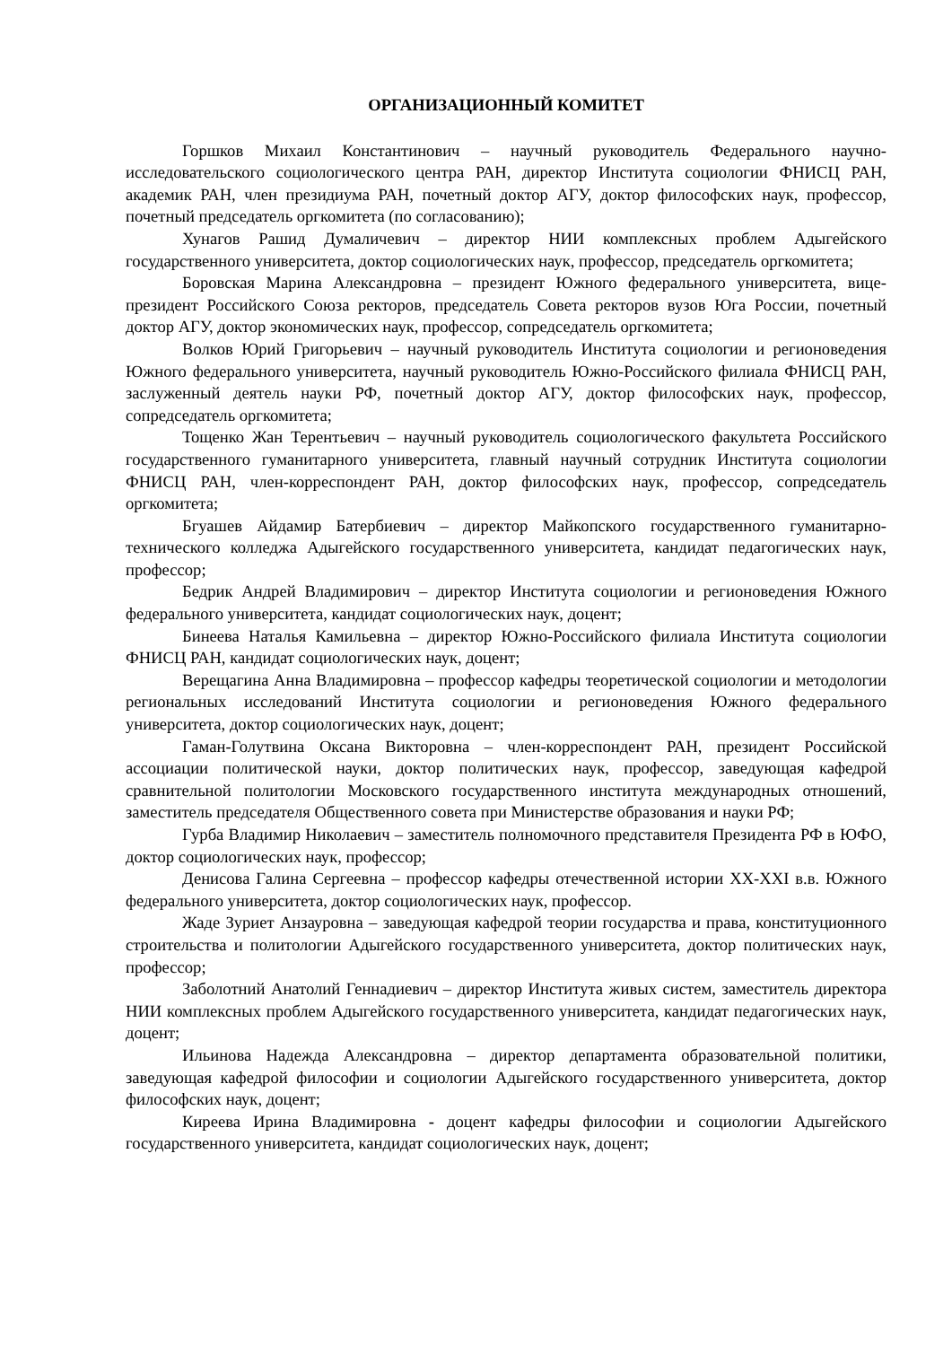ОРГАНИЗАЦИОННЫЙ КОМИТЕТ
Горшков Михаил Константинович – научный руководитель Федерального научно-исследовательского социологического центра РАН, директор Института социологии ФНИСЦ РАН, академик РАН, член президиума РАН, почетный доктор АГУ, доктор философских наук, профессор, почетный председатель оргкомитета (по согласованию);
Хунагов Рашид Думаличевич – директор НИИ комплексных проблем Адыгейского государственного университета, доктор социологических наук, профессор, председатель оргкомитета;
Боровская Марина Александровна – президент Южного федерального университета, вице-президент Российского Союза ректоров, председатель Совета ректоров вузов Юга России, почетный доктор АГУ, доктор экономических наук, профессор, сопредседатель оргкомитета;
Волков Юрий Григорьевич – научный руководитель Института социологии и регионоведения Южного федерального университета, научный руководитель Южно-Российского филиала ФНИСЦ РАН, заслуженный деятель науки РФ, почетный доктор АГУ, доктор философских наук, профессор, сопредседатель оргкомитета;
Тощенко Жан Терентьевич – научный руководитель социологического факультета Российского государственного гуманитарного университета, главный научный сотрудник Института социологии ФНИСЦ РАН, член-корреспондент РАН, доктор философских наук, профессор, сопредседатель оргкомитета;
Бгуашев Айдамир Батербиевич – директор Майкопского государственного гуманитарно-технического колледжа Адыгейского государственного университета, кандидат педагогических наук, профессор;
Бедрик Андрей Владимирович – директор Института социологии и регионоведения Южного федерального университета, кандидат социологических наук, доцент;
Бинеева Наталья Камильевна – директор Южно-Российского филиала Института социологии ФНИСЦ РАН, кандидат социологических наук, доцент;
Верещагина Анна Владимировна – профессор кафедры теоретической социологии и методологии региональных исследований Института социологии и регионоведения Южного федерального университета, доктор социологических наук, доцент;
Гаман-Голутвина Оксана Викторовна – член-корреспондент РАН, президент Российской ассоциации политической науки, доктор политических наук, профессор, заведующая кафедрой сравнительной политологии Московского государственного института международных отношений, заместитель председателя Общественного совета при Министерстве образования и науки РФ;
Гурба Владимир Николаевич – заместитель полномочного представителя Президента РФ в ЮФО, доктор социологических наук, профессор;
Денисова Галина Сергеевна – профессор кафедры отечественной истории XX-XXI в.в. Южного федерального университета, доктор социологических наук, профессор.
Жаде Зуриет Анзауровна – заведующая кафедрой теории государства и права, конституционного строительства и политологии Адыгейского государственного университета, доктор политических наук, профессор;
Заболотний Анатолий Геннадиевич – директор Института живых систем, заместитель директора НИИ комплексных проблем Адыгейского государственного университета, кандидат педагогических наук, доцент;
Ильинова Надежда Александровна – директор департамента образовательной политики, заведующая кафедрой философии и социологии Адыгейского государственного университета, доктор философских наук, доцент;
Киреева Ирина Владимировна - доцент кафедры философии и социологии Адыгейского государственного университета, кандидат социологических наук, доцент;